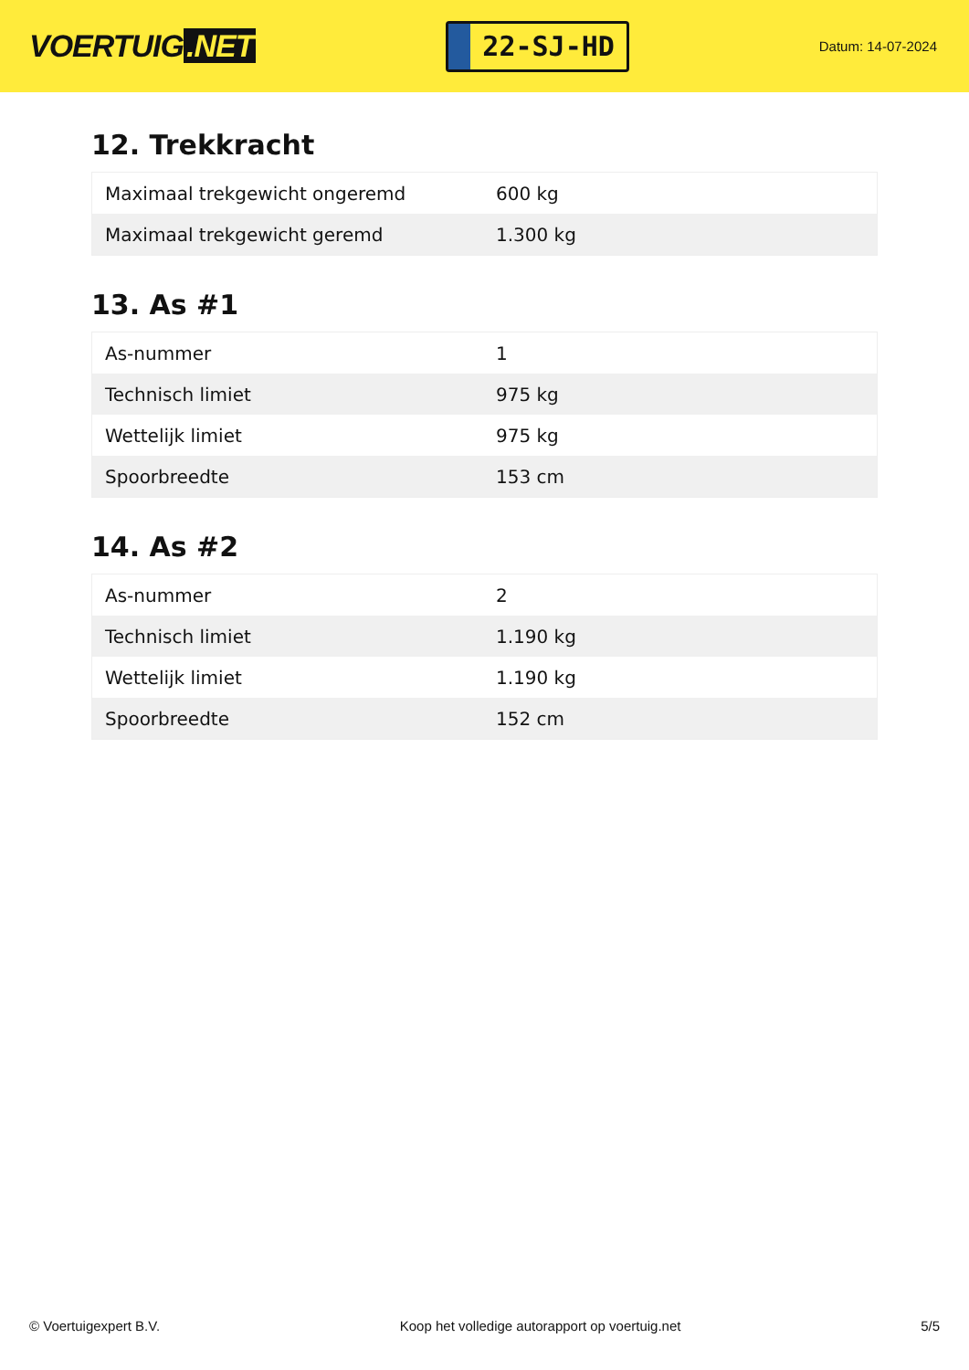VOERTUIG.NET
22-SJ-HD
Datum: 14-07-2024
12. Trekkracht
| Maximaal trekgewicht ongeremd | 600 kg |
| Maximaal trekgewicht geremd | 1.300 kg |
13. As #1
| As-nummer | 1 |
| Technisch limiet | 975 kg |
| Wettelijk limiet | 975 kg |
| Spoorbreedte | 153 cm |
14. As #2
| As-nummer | 2 |
| Technisch limiet | 1.190 kg |
| Wettelijk limiet | 1.190 kg |
| Spoorbreedte | 152 cm |
© Voertuigexpert B.V. Koop het volledige autorapport op voertuig.net 5/5